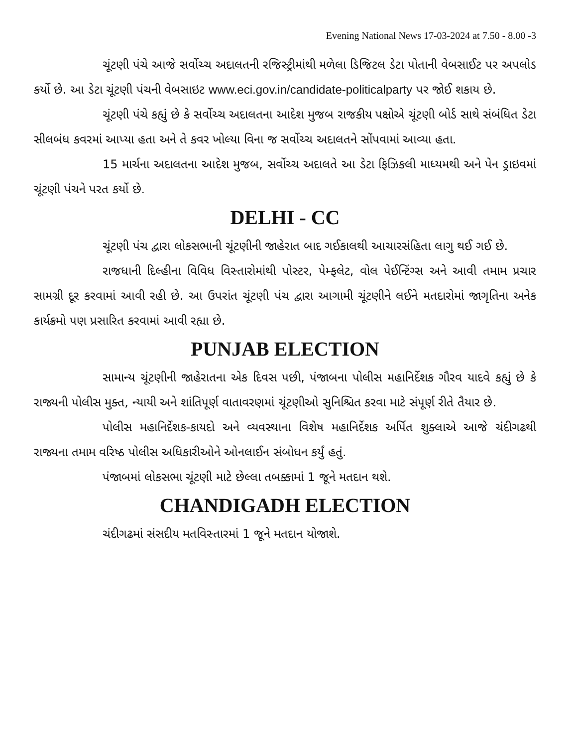Evening National News 17-03-2024 at 7.50 - 8.00 -3
ચૂંટણી પંચે આજે સર્વોચ્ચ અદાલતની રજિસ્ટ્રીમાંથી મળેલા ડિજિટલ ડેટા પોતાની વેબસાઈટ પર અપલોડ કર્યો છે. આ ડેટા ચૂંટણી પંચની વેબસાઇટ www.eci.gov.in/candidate-politicalparty પર જોઈ શકાય છે.
ચૂંટણી પંચે કહ્યું છે કે સર્વોચ્ચ અદાલતના આદેશ મુજબ રાજકીય પક્ષોએ ચૂંટણી બોર્ડ સાથે સંબંધિત ડેટા સીલબંધ કવરમાં આપ્યા હતા અને તે કવર ખોલ્યા વિના જ સર્વોચ્ચ અદાલતને સોંપવામાં આવ્યા હતા.
15 માર્ચના અદાલતના આદેશ મુજબ, સર્વોચ્ચ અદાલતે આ ડેટા ફિઝિકલી માધ્યમથી અને પેન ડ્રાઇવમાં ચૂંટણી પંચને પરત કર્યો છે.
DELHI - CC
ચૂંટણી પંચ દ્વારા લોકસભાની ચૂંટણીની જાહેરાત બાદ ગઈકાલથી આચારસંહિતા લાગુ થઈ ગઈ છે.
રાજધાની દિલ્હીના વિવિધ વિસ્તારોમાંથી પોસ્ટર, પેમ્ફલેટ, વોલ પેઈન્ટિંગ્સ અને આવી તમામ પ્રચાર સામગ્રી દૂર કરવામાં આવી રહી છે. આ ઉપરાંત ચૂંટણી પંચ દ્વારા આગામી ચૂંટણીને લઈને મતદારોમાં જાગૃતિના અનેક કાર્યક્રમો પણ પ્રસારિત કરવામાં આવી રહ્યા છે.
PUNJAB ELECTION
સામાન્ય ચૂંટણીની જાહેરાતના એક દિવસ પછી, પંજાબના પોલીસ મહાનિર્દેશક ગૌરવ યાદવે કહ્યું છે કે રાજ્યની પોલીસ મુક્ત, ન્યાયી અને શાંતિપૂર્ણ વાતાવરણમાં ચૂંટણીઓ સુનિશ્ચિત કરવા માટે સંપૂર્ણ રીતે તૈયાર છે.
પોલીસ મહાનિર્દેશક-કાયદો અને વ્યવસ્થાના વિશેષ મહાનિર્દેશક અર્પિત શુક્લાએ આજે ચંદીગઢથી રાજ્યના તમામ વરિષ્ઠ પોલીસ અધિકારીઓને ઓનલાઈન સંબોધન કર્યું હતું.
પંજાબમાં લોકસભા ચૂંટણી માટે છેલ્લા તબક્કામાં 1 જૂને મતદાન થશે.
CHANDIGADH ELECTION
ચંદીગઢમાં સંસદીય મતવિસ્તારમાં 1 જૂને મતદાન યોજાશે.